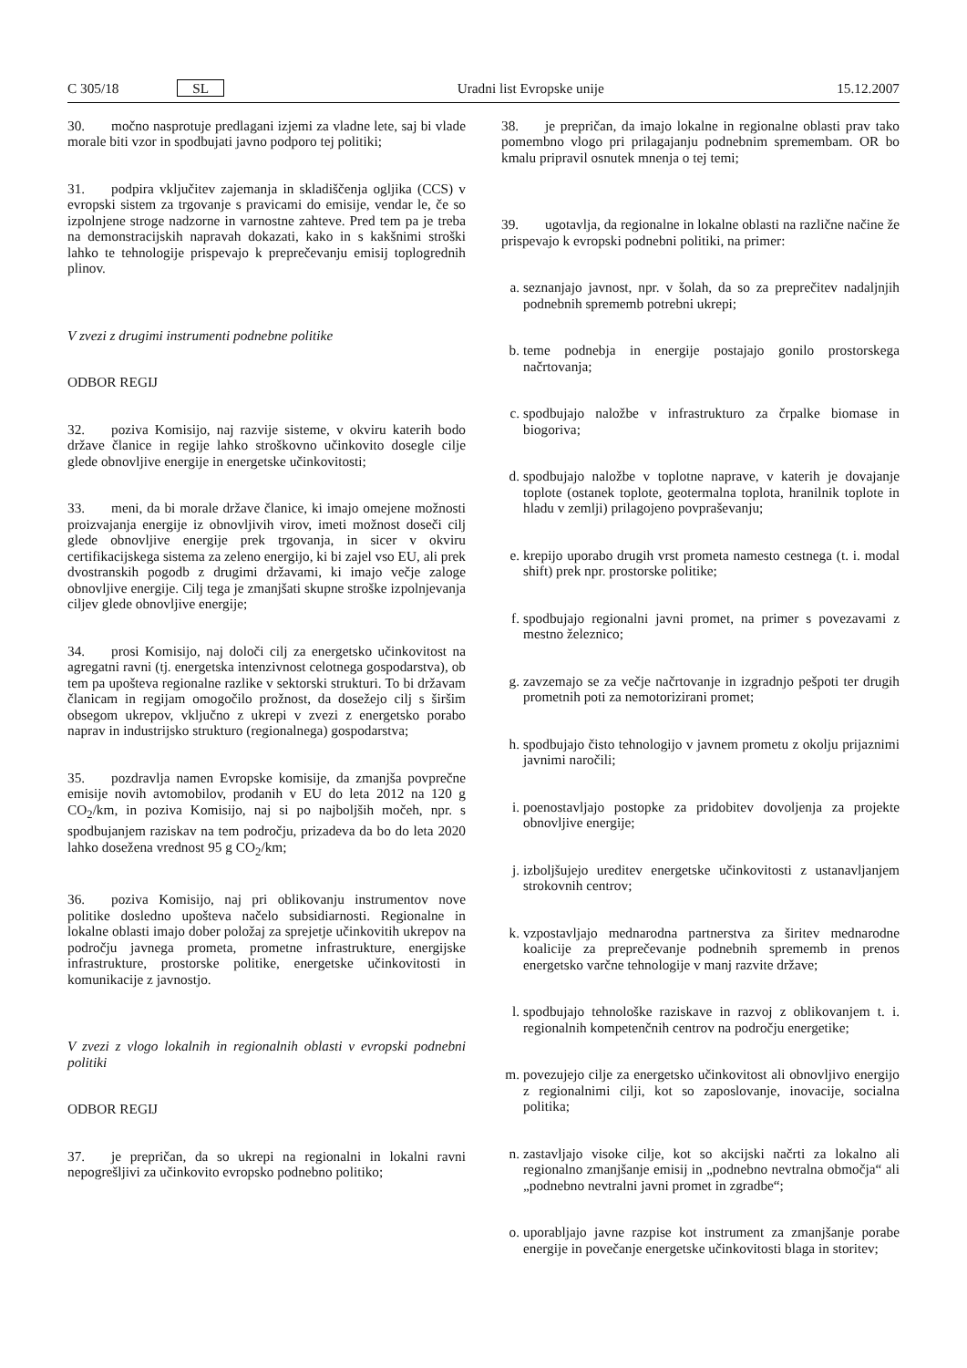C 305/18 SL Uradni list Evropske unije 15.12.2007
30. močno nasprotuje predlagani izjemi za vladne lete, saj bi vlade morale biti vzor in spodbujati javno podporo tej politiki;
31. podpira vključitev zajemanja in skladiščenja ogljika (CCS) v evropski sistem za trgovanje s pravicami do emisije, vendar le, če so izpolnjene stroge nadzorne in varnostne zahteve. Pred tem pa je treba na demonstracijskih napravah dokazati, kako in s kakšnimi stroški lahko te tehnologije prispevajo k preprečevanju emisij toplogrednih plinov.
V zvezi z drugimi instrumenti podnebne politike
ODBOR REGIJ
32. poziva Komisijo, naj razvije sisteme, v okviru katerih bodo države članice in regije lahko stroškovno učinkovito dosegle cilje glede obnovljive energije in energetske učinkovitosti;
33. meni, da bi morale države članice, ki imajo omejene možnosti proizvajanja energije iz obnovljivih virov, imeti možnost doseči cilj glede obnovljive energije prek trgovanja, in sicer v okviru certifikacijskega sistema za zeleno energijo, ki bi zajel vso EU, ali prek dvostranskih pogodb z drugimi državami, ki imajo večje zaloge obnovljive energije. Cilj tega je zmanjšati skupne stroške izpolnjevanja ciljev glede obnovljive energije;
34. prosi Komisijo, naj določi cilj za energetsko učinkovitost na agregatni ravni (tj. energetska intenzivnost celotnega gospodarstva), ob tem pa upošteva regionalne razlike v sektorski strukturi. To bi državam članicam in regijam omogočilo prožnost, da dosežejo cilj s širšim obsegom ukrepov, vključno z ukrepi v zvezi z energetsko porabo naprav in industrijsko strukturo (regionalnega) gospodarstva;
35. pozdravlja namen Evropske komisije, da zmanjša povprečne emisije novih avtomobilov, prodanih v EU do leta 2012 na 120 g CO<sub>2</sub>/km, in poziva Komisijo, naj si po najboljših močeh, npr. s spodbujanjem raziskav na tem področju, prizadeva da bo do leta 2020 lahko dosežena vrednost 95 g CO<sub>2</sub>/km;
36. poziva Komisijo, naj pri oblikovanju instrumentov nove politike dosledno upošteva načelo subsidiarnosti. Regionalne in lokalne oblasti imajo dober položaj za sprejetje učinkovitih ukrepov na področju javnega prometa, prometne infrastrukture, energijske infrastrukture, prostorske politike, energetske učinkovitosti in komunikacije z javnostjo.
V zvezi z vlogo lokalnih in regionalnih oblasti v evropski podnebni politiki
ODBOR REGIJ
37. je prepričan, da so ukrepi na regionalni in lokalni ravni nepogrešljivi za učinkovito evropsko podnebno politiko;
38. je prepričan, da imajo lokalne in regionalne oblasti prav tako pomembno vlogo pri prilagajanju podnebnim spremembam. OR bo kmalu pripravil osnutek mnenja o tej temi;
39. ugotavlja, da regionalne in lokalne oblasti na različne načine že prispevajo k evropski podnebni politiki, na primer:
a. seznanjajo javnost, npr. v šolah, da so za preprečitev nadaljnjih podnebnih sprememb potrebni ukrepi;
b. teme podnebja in energije postajajo gonilo prostorskega načrtovanja;
c. spodbujajo naložbe v infrastrukturo za črpalke biomase in biogoriva;
d. spodbujajo naložbe v toplotne naprave, v katerih je dovajanje toplote (ostanek toplote, geotermalna toplota, hranilnik toplote in hladu v zemlji) prilagojeno povpraševanju;
e. krepijo uporabo drugih vrst prometa namesto cestnega (t. i. modal shift) prek npr. prostorske politike;
f. spodbujajo regionalni javni promet, na primer s povezavami z mestno železnico;
g. zavzemajo se za večje načrtovanje in izgradnjo pešpoti ter drugih prometnih poti za nemotorizirani promet;
h. spodbujajo čisto tehnologijo v javnem prometu z okolju prijaznimi javnimi naročili;
i. poenostavljajo postopke za pridobitev dovoljenja za projekte obnovljive energije;
j. izboljšujejo ureditev energetske učinkovitosti z ustanavljanjem strokovnih centrov;
k. vzpostavljajo mednarodna partnerstva za širitev mednarodne koalicije za preprečevanje podnebnih sprememb in prenos energetsko varčne tehnologije v manj razvite države;
l. spodbujajo tehnološke raziskave in razvoj z oblikovanjem t. i. regionalnih kompetenčnih centrov na področju energetike;
m. povezujejo cilje za energetsko učinkovitost ali obnovljivo energijo z regionalnimi cilji, kot so zaposlovanje, inovacije, socialna politika;
n. zastavljajo visoke cilje, kot so akcijski načrti za lokalno ali regionalno zmanjšanje emisij in „podnebno nevtralna območja“ ali „podnebno nevtralni javni promet in zgradbe“;
o. uporabljajo javne razpise kot instrument za zmanjšanje porabe energije in povečanje energetske učinkovitosti blaga in storitev;